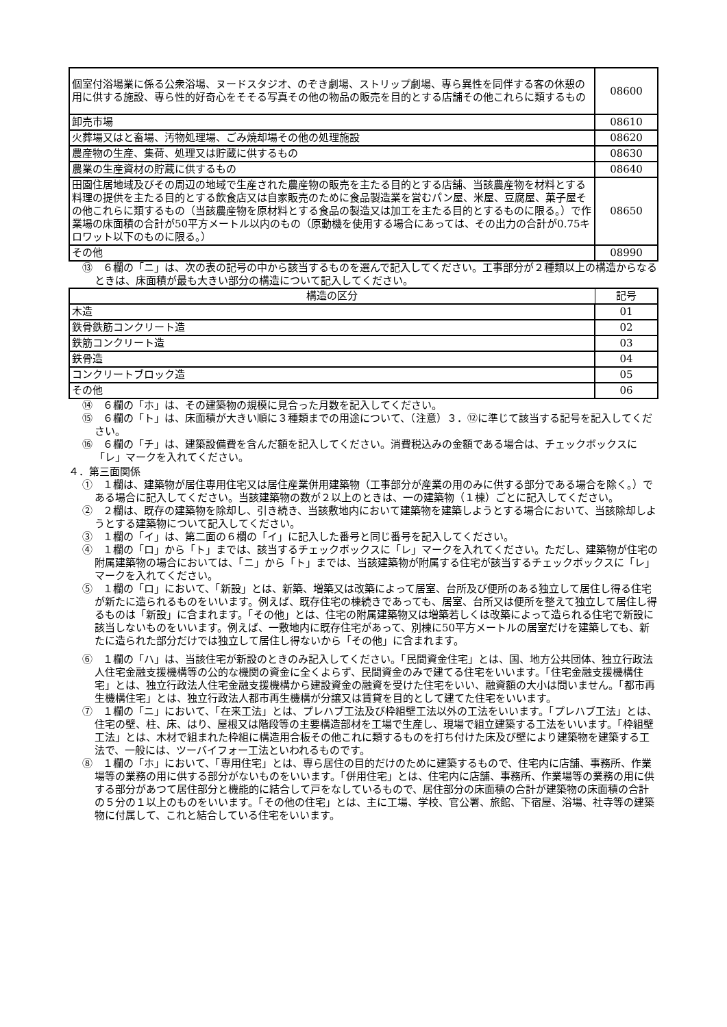| 個室付浴場業に係る公衆浴場、ヌードスタジオ、のぞき劇場、ストリップ劇場、専ら異性を同伴する客の休憩の用に供する施設、専ら性的好奇心をそそる写真その他の物品の販売を目的とする店舗その他これらに類するもの | 08600 |
| 卸売市場 | 08610 |
| 火葬場又はと畜場、汚物処理場、ごみ焼却場その他の処理施設 | 08620 |
| 農産物の生産、集荷、処理又は貯蔵に供するもの | 08630 |
| 農業の生産資材の貯蔵に供するもの | 08640 |
| 田園住居地域及びその周辺の地域で生産された農産物の販売を主たる目的とする店舗、当該農産物を材料とする料理の提供を主たる目的とする飲食店又は自家販売のために食品製造業を営むパン屋、米屋、豆腐屋、菓子屋その他これらに類するもの（当該農産物を原材料とする食品の製造又は加工を主たる目的とするものに限る。）で作業場の床面積の合計が50平方メートル以内のもの（原動機を使用する場合にあっては、その出力の合計が0.75キロワット以下のものに限る。） | 08650 |
| その他 | 08990 |
⑬　６欄の「ニ」は、次の表の記号の中から該当するものを選んで記入してください。工事部分が２種類以上の構造からなるときは、床面積が最も大きい部分の構造について記入してください。
| 構造の区分 | 記号 |
| --- | --- |
| 木造 | 01 |
| 鉄骨鉄筋コンクリート造 | 02 |
| 鉄筋コンクリート造 | 03 |
| 鉄骨造 | 04 |
| コンクリートブロック造 | 05 |
| その他 | 06 |
⑭　６欄の「ホ」は、その建築物の規模に見合った月数を記入してください。
⑮　６欄の「ト」は、床面積が大きい順に３種類までの用途について、（注意）３．⑫に準じて該当する記号を記入してください。
⑯　６欄の「チ」は、建築設備費を含んだ額を記入してください。消費税込みの金額である場合は、チェックボックスに「レ」マークを入れてください。
４．第三面関係
①　１欄は、建築物が居住専用住宅又は居住産業併用建築物（工事部分が産業の用のみに供する部分である場合を除く。）である場合に記入してください。当該建築物の数が２以上のときは、一の建築物（１棟）ごとに記入してください。
②　２欄は、既存の建築物を除却し、引き続き、当該敷地内において建築物を建築しようとする場合において、当該除却しようとする建築物について記入してください。
③　１欄の「イ」は、第二面の６欄の「イ」に記入した番号と同じ番号を記入してください。
④　１欄の「ロ」から「ト」までは、該当するチェックボックスに「レ」マークを入れてください。ただし、建築物が住宅の附属建築物の場合においては、「ニ」から「ト」までは、当該建築物が附属する住宅が該当するチェックボックスに「レ」マークを入れてください。
⑤　１欄の「ロ」において、「新設」とは、新築、増築又は改築によって居室、台所及び便所のある独立して居住し得る住宅が新たに造られるものをいいます。例えば、既存住宅の棟続きであっても、居室、台所又は便所を整えて独立して居住し得るものは「新設」に含まれます。「その他」とは、住宅の附属建築物又は増築若しくは改築によって造られる住宅で新設に該当しないものをいいます。例えば、一敷地内に既存住宅があって、別棟に50平方メートルの居室だけを建築しても、新たに造られた部分だけでは独立して居住し得ないから「その他」に含まれます。
⑥　１欄の「ハ」は、当該住宅が新設のときのみ記入してください。「民間資金住宅」とは、国、地方公共団体、独立行政法人住宅金融支援機構等の公的な機関の資金に全くよらず、民間資金のみで建てる住宅をいいます。「住宅金融支援機構住宅」とは、独立行政法人住宅金融支援機構から建設資金の融資を受けた住宅をいい、融資額の大小は問いません。「都市再生機構住宅」とは、独立行政法人都市再生機構が分譲又は賃貸を目的として建てた住宅をいいます。
⑦　１欄の「ニ」において、「在来工法」とは、プレハブ工法及び枠組壁工法以外の工法をいいます。「プレハブ工法」とは、住宅の壁、柱、床、はり、屋根又は階段等の主要構造部材を工場で生産し、現場で組立建築する工法をいいます。「枠組壁工法」とは、木材で組まれた枠組に構造用合板その他これに類するものを打ち付けた床及び壁により建築物を建築する工法で、一般には、ツーバイフォー工法といわれるものです。
⑧　１欄の「ホ」において、「専用住宅」とは、専ら居住の目的だけのために建築するもので、住宅内に店舗、事務所、作業場等の業務の用に供する部分がないものをいいます。「併用住宅」とは、住宅内に店舗、事務所、作業場等の業務の用に供する部分があつて居住部分と機能的に結合して戸をなしているもので、居住部分の床面積の合計が建築物の床面積の合計の５分の１以上のものをいいます。「その他の住宅」とは、主に工場、学校、官公署、旅館、下宿屋、浴場、社寺等の建築物に付属して、これと結合している住宅をいいます。